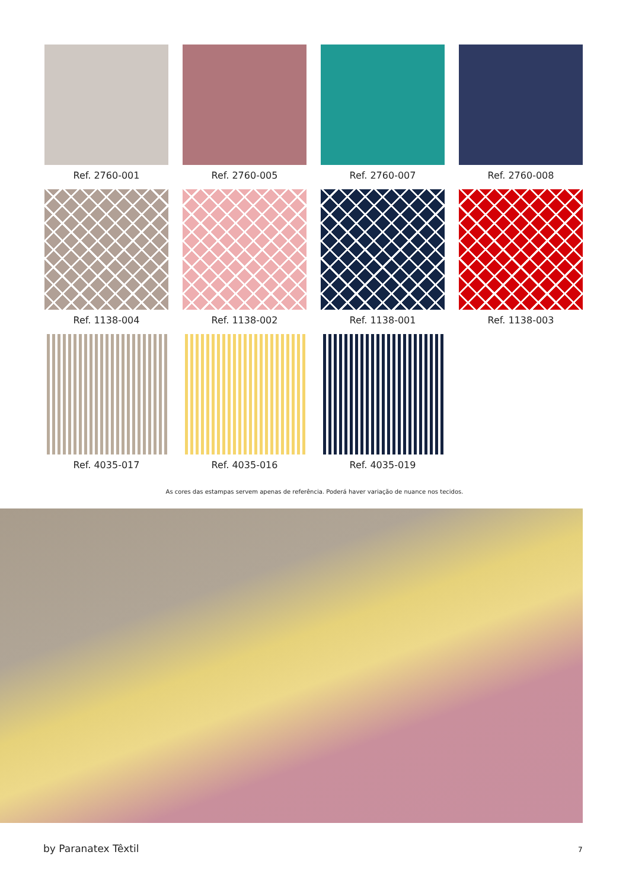Ref. 2760-001
Ref. 2760-005
Ref. 2760-007
Ref. 2760-008
Ref. 1138-004
Ref. 1138-002
Ref. 1138-001
Ref. 1138-003
Ref. 4035-017
Ref. 4035-016
Ref. 4035-019
As cores das estampas servem apenas de referência. Poderá haver variação de nuance nos tecidos.
by Paranatex Têxtil 7